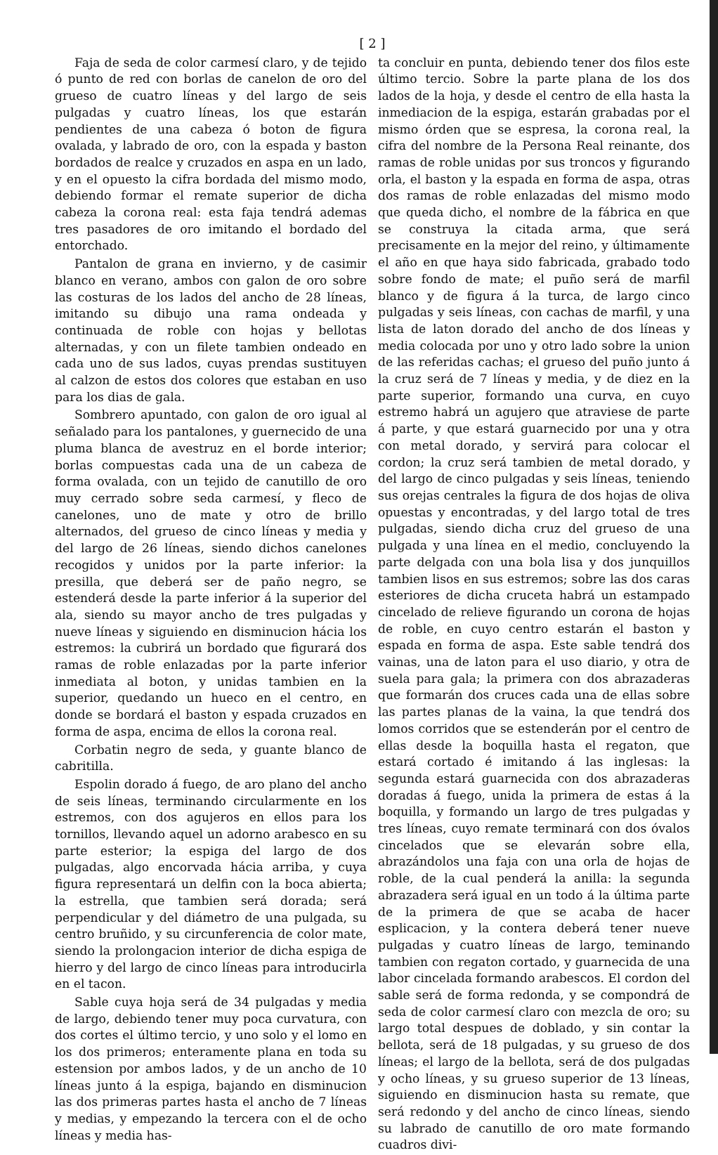[ 2 ]
Faja de seda de color carmesí claro, y de tejido ó punto de red con borlas de canelon de oro del grueso de cuatro líneas y del largo de seis pulgadas y cuatro líneas, los que estarán pendientes de una cabeza ó boton de figura ovalada, y labrado de oro, con la espada y baston bordados de realce y cruzados en aspa en un lado, y en el opuesto la cifra bordada del mismo modo, debiendo formar el remate superior de dicha cabeza la corona real: esta faja tendrá ademas tres pasadores de oro imitando el bordado del entorchado.
Pantalon de grana en invierno, y de casimir blanco en verano, ambos con galon de oro sobre las costuras de los lados del ancho de 28 líneas, imitando su dibujo una rama ondeada y continuada de roble con hojas y bellotas alternadas, y con un filete tambien ondeado en cada uno de sus lados, cuyas prendas sustituyen al calzon de estos dos colores que estaban en uso para los dias de gala.
Sombrero apuntado, con galon de oro igual al señalado para los pantalones, y guernecido de una pluma blanca de avestruz en el borde interior; borlas compuestas cada una de un cabeza de forma ovalada, con un tejido de canutillo de oro muy cerrado sobre seda carmesí, y fleco de canelones, uno de mate y otro de brillo alternados, del grueso de cinco líneas y media y del largo de 26 líneas, siendo dichos canelones recogidos y unidos por la parte inferior: la presilla, que deberá ser de paño negro, se estenderá desde la parte inferior á la superior del ala, siendo su mayor ancho de tres pulgadas y nueve líneas y siguiendo en disminucion hácia los estremos: la cubrirá un bordado que figurará dos ramas de roble enlazadas por la parte inferior inmediata al boton, y unidas tambien en la superior, quedando un hueco en el centro, en donde se bordará el baston y espada cruzados en forma de aspa, encima de ellos la corona real.
Corbatin negro de seda, y guante blanco de cabritilla.
Espolin dorado á fuego, de aro plano del ancho de seis líneas, terminando circularmente en los estremos, con dos agujeros en ellos para los tornillos, llevando aquel un adorno arabesco en su parte esterior; la espiga del largo de dos pulgadas, algo encorvada hácia arriba, y cuya figura representará un delfin con la boca abierta; la estrella, que tambien será dorada; será perpendicular y del diámetro de una pulgada, su centro bruñido, y su circunferencia de color mate, siendo la prolongacion interior de dicha espiga de hierro y del largo de cinco líneas para introducirla en el tacon.
Sable cuya hoja será de 34 pulgadas y media de largo, debiendo tener muy poca curvatura, con dos cortes el último tercio, y uno solo y el lomo en los dos primeros; enteramente plana en toda su estension por ambos lados, y de un ancho de 10 líneas junto á la espiga, bajando en disminucion las dos primeras partes hasta el ancho de 7 líneas y medias, y empezando la tercera con el de ocho líneas y media has-
ta concluir en punta, debiendo tener dos filos este último tercio. Sobre la parte plana de los dos lados de la hoja, y desde el centro de ella hasta la inmediacion de la espiga, estarán grabadas por el mismo órden que se espresa, la corona real, la cifra del nombre de la Persona Real reinante, dos ramas de roble unidas por sus troncos y figurando orla, el baston y la espada en forma de aspa, otras dos ramas de roble enlazadas del mismo modo que queda dicho, el nombre de la fábrica en que se construya la citada arma, que será precisamente en la mejor del reino, y últimamente el año en que haya sido fabricada, grabado todo sobre fondo de mate; el puño será de marfil blanco y de figura á la turca, de largo cinco pulgadas y seis líneas, con cachas de marfil, y una lista de laton dorado del ancho de dos líneas y media colocada por uno y otro lado sobre la union de las referidas cachas; el grueso del puño junto á la cruz será de 7 líneas y media, y de diez en la parte superior, formando una curva, en cuyo estremo habrá un agujero que atraviese de parte á parte, y que estará guarnecido por una y otra con metal dorado, y servirá para colocar el cordon; la cruz será tambien de metal dorado, y del largo de cinco pulgadas y seis líneas, teniendo sus orejas centrales la figura de dos hojas de oliva opuestas y encontradas, y del largo total de tres pulgadas, siendo dicha cruz del grueso de una pulgada y una línea en el medio, concluyendo la parte delgada con una bola lisa y dos junquillos tambien lisos en sus estremos; sobre las dos caras esteriores de dicha cruceta habrá un estampado cincelado de relieve figurando un corona de hojas de roble, en cuyo centro estarán el baston y espada en forma de aspa. Este sable tendrá dos vainas, una de laton para el uso diario, y otra de suela para gala; la primera con dos abrazaderas que formarán dos cruces cada una de ellas sobre las partes planas de la vaina, la que tendrá dos lomos corridos que se estenderán por el centro de ellas desde la boquilla hasta el regaton, que estará cortado é imitando á las inglesas: la segunda estará guarnecida con dos abrazaderas doradas á fuego, unida la primera de estas á la boquilla, y formando un largo de tres pulgadas y tres líneas, cuyo remate terminará con dos óvalos cincelados que se elevarán sobre ella, abrazándolos una faja con una orla de hojas de roble, de la cual penderá la anilla: la segunda abrazadera será igual en un todo á la última parte de la primera de que se acaba de hacer esplicacion, y la contera deberá tener nueve pulgadas y cuatro líneas de largo, teminando tambien con regaton cortado, y guarnecida de una labor cincelada formando arabescos. El cordon del sable será de forma redonda, y se compondrá de seda de color carmesí claro con mezcla de oro; su largo total despues de doblado, y sin contar la bellota, será de 18 pulgadas, y su grueso de dos líneas; el largo de la bellota, será de dos pulgadas y ocho líneas, y su grueso superior de 13 líneas, siguiendo en disminucion hasta su remate, que será redondo y del ancho de cinco líneas, siendo su labrado de canutillo de oro mate formando cuadros divi-